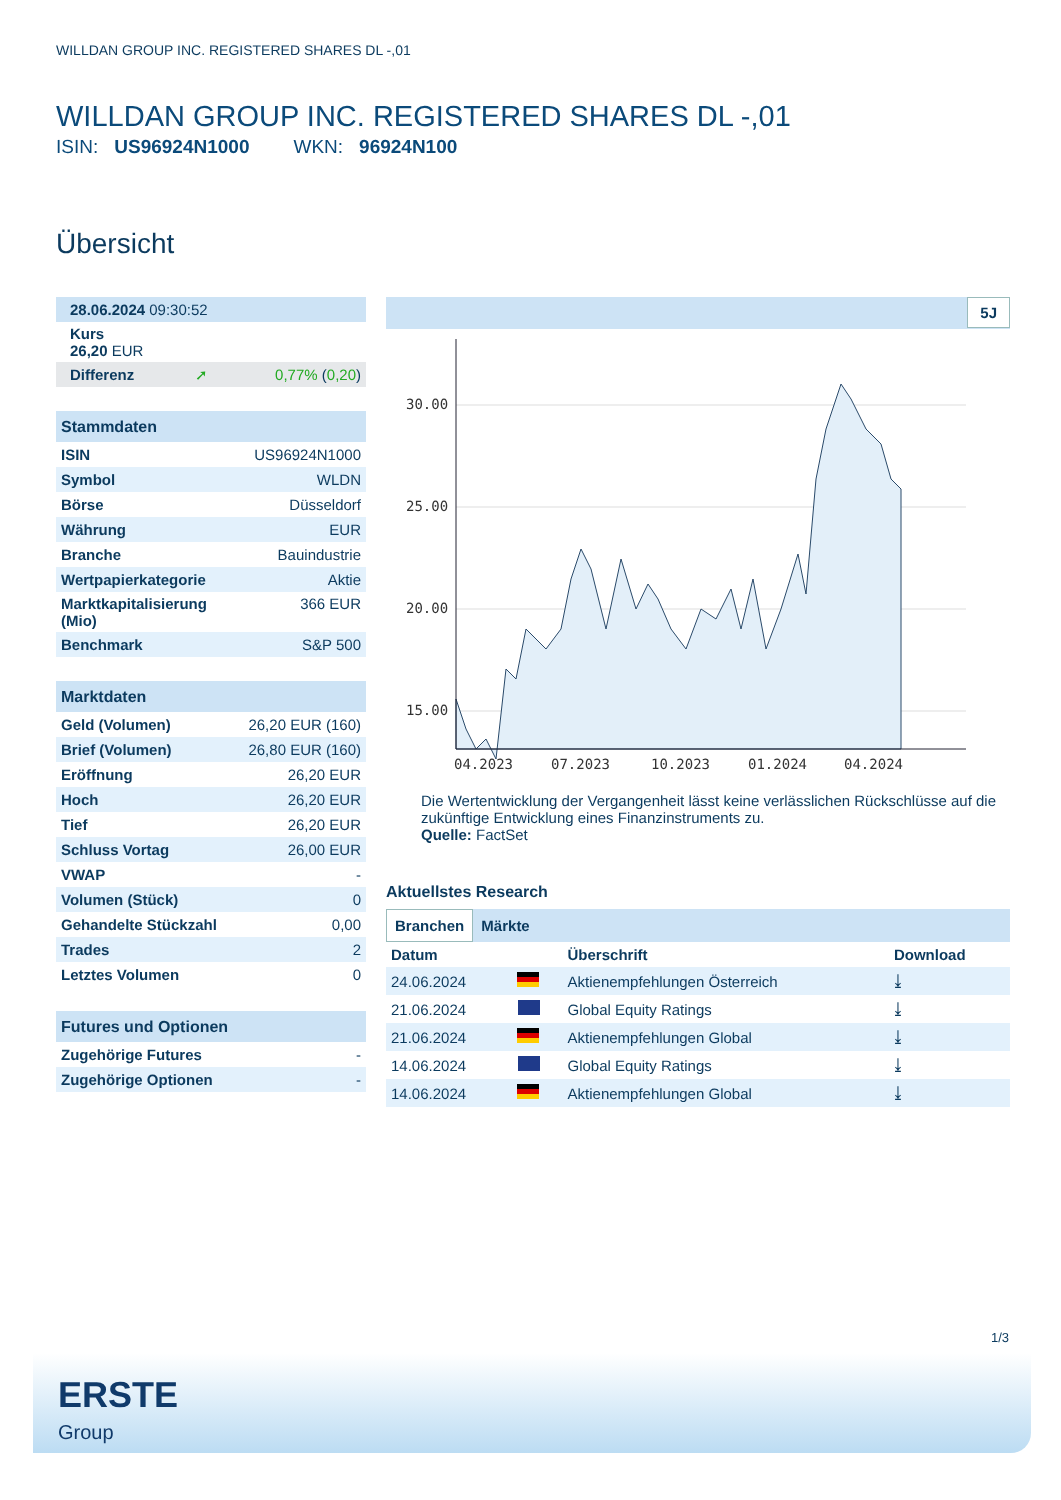WILLDAN GROUP INC. REGISTERED SHARES DL -,01
WILLDAN GROUP INC. REGISTERED SHARES DL -,01
ISIN: US96924N1000 WKN: 96924N100
Übersicht
| 28.06.2024 09:30:52 |
| Kurs 26,20 EUR |
| Differenz | ➚ | 0,77% ( 0,20 ) |
| Stammdaten | |
| ISIN | US96924N1000 |
| Symbol | WLDN |
| Börse | Düsseldorf |
| Währung | EUR |
| Branche | Bauindustrie |
| Wertpapierkategorie | Aktie |
| Marktkapitalisierung (Mio) | 366 EUR |
| Benchmark | S&P 500 |
| Marktdaten | |
| Geld (Volumen) | 26,20 EUR (160) |
| Brief (Volumen) | 26,80 EUR (160) |
| Eröffnung | 26,20 EUR |
| Hoch | 26,20 EUR |
| Tief | 26,20 EUR |
| Schluss Vortag | 26,00 EUR |
| VWAP | - |
| Volumen (Stück) | 0 |
| Gehandelte Stückzahl | 0,00 |
| Trades | 2 |
| Letztes Volumen | 0 |
| Futures und Optionen | |
| Zugehörige Futures | - |
| Zugehörige Optionen | - |
5J
30.00
25.00
20.00
15.00
04.2023
07.2023
10.2023
01.2024
04.2024
Die Wertentwicklung der Vergangenheit lässt keine verlässlichen Rückschlüsse auf die zukünftige Entwicklung eines Finanzinstruments zu.
Quelle: FactSet
Aktuellstes Research
Branchen Märkte
| Datum | | Überschrift | Download |
| --- | --- | --- | --- |
| 24.06.2024 | | Aktienempfehlungen Österreich | ⤓ |
| 21.06.2024 | | Global Equity Ratings | ⤓ |
| 21.06.2024 | | Aktienempfehlungen Global | ⤓ |
| 14.06.2024 | | Global Equity Ratings | ⤓ |
| 14.06.2024 | | Aktienempfehlungen Global | ⤓ |
1/3
ERSTE
Group